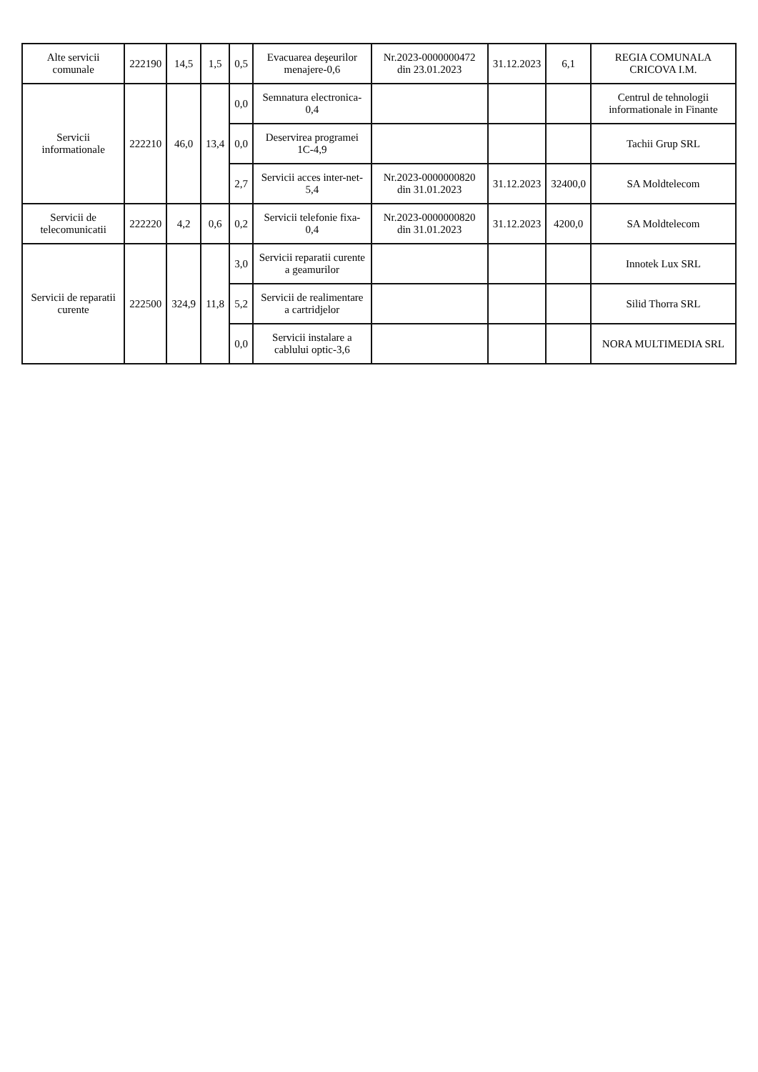| Alte servicii comunale | 222190 | 14,5 | 1,5 | 0,5 | Evacuarea deşeurilor menajere-0,6 | Nr.2023-0000000472 din 23.01.2023 | 31.12.2023 | 6,1 | REGIA COMUNALA CRICOVA I.M. |
| Servicii informationale | 222210 | 46,0 | 13,4 | 0,0 | Semnatura electronica-0,4 | | | | Centrul de tehnologii informationale in Finante |
| | | | | 0,0 | Deservirea programei 1C-4,9 | | | | Tachii Grup SRL |
| | | | | 2,7 | Servicii acces inter-net-5,4 | Nr.2023-0000000820 din 31.01.2023 | 31.12.2023 | 32400,0 | SA Moldtelecom |
| Servicii de telecomunicatii | 222220 | 4,2 | 0,6 | 0,2 | Servicii telefonie fixa-0,4 | Nr.2023-0000000820 din 31.01.2023 | 31.12.2023 | 4200,0 | SA Moldtelecom |
| Servicii de reparatii curente | 222500 | 324,9 | 11,8 | 3,0 | Servicii reparatii curente a geamurilor | | | | Innotek Lux SRL |
| | | | | 5,2 | Servicii de realimentare a cartridjelor | | | | Silid Thorra SRL |
| | | | | 0,0 | Servicii instalare a cablului optic-3,6 | | | | NORA MULTIMEDIA SRL |